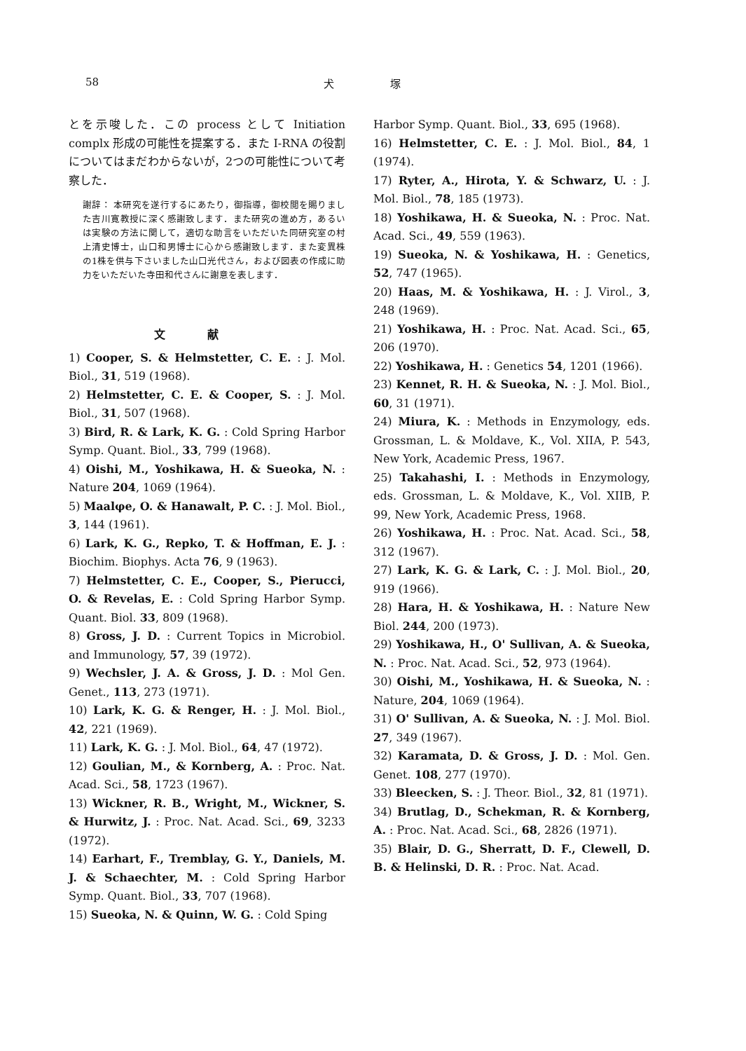58 犬塚
とを示唆した．この process として Initiation complx 形成の可能性を提案する．また I-RNA の役割についてはまだわからないが，2つの可能性について考察した．
謝辞： 本研究を遂行するにあたり，御指導，御校閲を賜りました吉川寛教授に深く感謝致します．また研究の進め方，あるいは実験の方法に関して，適切な助言をいただいた同研究室の村上清史博士，山口和男博士に心から感謝致します．また変異株の1株を供与下さいました山口光代さん，および図表の作成に助力をいただいた寺田和代さんに謝意を表します．
文献
1) Cooper, S. & Helmstetter, C. E. : J. Mol. Biol., 31, 519 (1968).
2) Helmstetter, C. E. & Cooper, S. : J. Mol. Biol., 31, 507 (1968).
3) Bird, R. & Lark, K. G. : Cold Spring Harbor Symp. Quant. Biol., 33, 799 (1968).
4) Oishi, M., Yoshikawa, H. & Sueoka, N. : Nature 204, 1069 (1964).
5) Maalφe, O. & Hanawalt, P. C. : J. Mol. Biol., 3, 144 (1961).
6) Lark, K. G., Repko, T. & Hoffman, E. J. : Biochim. Biophys. Acta 76, 9 (1963).
7) Helmstetter, C. E., Cooper, S., Pierucci, O. & Revelas, E. : Cold Spring Harbor Symp. Quant. Biol. 33, 809 (1968).
8) Gross, J. D. : Current Topics in Microbiol. and Immunology, 57, 39 (1972).
9) Wechsler, J. A. & Gross, J. D. : Mol Gen. Genet., 113, 273 (1971).
10) Lark, K. G. & Renger, H. : J. Mol. Biol., 42, 221 (1969).
11) Lark, K. G. : J. Mol. Biol., 64, 47 (1972).
12) Goulian, M., & Kornberg, A. : Proc. Nat. Acad. Sci., 58, 1723 (1967).
13) Wickner, R. B., Wright, M., Wickner, S. & Hurwitz, J. : Proc. Nat. Acad. Sci., 69, 3233 (1972).
14) Earhart, F., Tremblay, G. Y., Daniels, M. J. & Schaechter, M. : Cold Spring Harbor Symp. Quant. Biol., 33, 707 (1968).
15) Sueoka, N. & Quinn, W. G. : Cold Sping
Harbor Symp. Quant. Biol., 33, 695 (1968).
16) Helmstetter, C. E. : J. Mol. Biol., 84, 1 (1974).
17) Ryter, A., Hirota, Y. & Schwarz, U. : J. Mol. Biol., 78, 185 (1973).
18) Yoshikawa, H. & Sueoka, N. : Proc. Nat. Acad. Sci., 49, 559 (1963).
19) Sueoka, N. & Yoshikawa, H. : Genetics, 52, 747 (1965).
20) Haas, M. & Yoshikawa, H. : J. Virol., 3, 248 (1969).
21) Yoshikawa, H. : Proc. Nat. Acad. Sci., 65, 206 (1970).
22) Yoshikawa, H. : Genetics 54, 1201 (1966).
23) Kennet, R. H. & Sueoka, N. : J. Mol. Biol., 60, 31 (1971).
24) Miura, K. : Methods in Enzymology, eds. Grossman, L. & Moldave, K., Vol. XIIA, P. 543, New York, Academic Press, 1967.
25) Takahashi, I. : Methods in Enzymology, eds. Grossman, L. & Moldave, K., Vol. XIIB, P. 99, New York, Academic Press, 1968.
26) Yoshikawa, H. : Proc. Nat. Acad. Sci., 58, 312 (1967).
27) Lark, K. G. & Lark, C. : J. Mol. Biol., 20, 919 (1966).
28) Hara, H. & Yoshikawa, H. : Nature New Biol. 244, 200 (1973).
29) Yoshikawa, H., O' Sullivan, A. & Sueoka, N. : Proc. Nat. Acad. Sci., 52, 973 (1964).
30) Oishi, M., Yoshikawa, H. & Sueoka, N. : Nature, 204, 1069 (1964).
31) O' Sullivan, A. & Sueoka, N. : J. Mol. Biol. 27, 349 (1967).
32) Karamata, D. & Gross, J. D. : Mol. Gen. Genet. 108, 277 (1970).
33) Bleecken, S. : J. Theor. Biol., 32, 81 (1971).
34) Brutlag, D., Schekman, R. & Kornberg, A. : Proc. Nat. Acad. Sci., 68, 2826 (1971).
35) Blair, D. G., Sherratt, D. F., Clewell, D. B. & Helinski, D. R. : Proc. Nat. Acad.